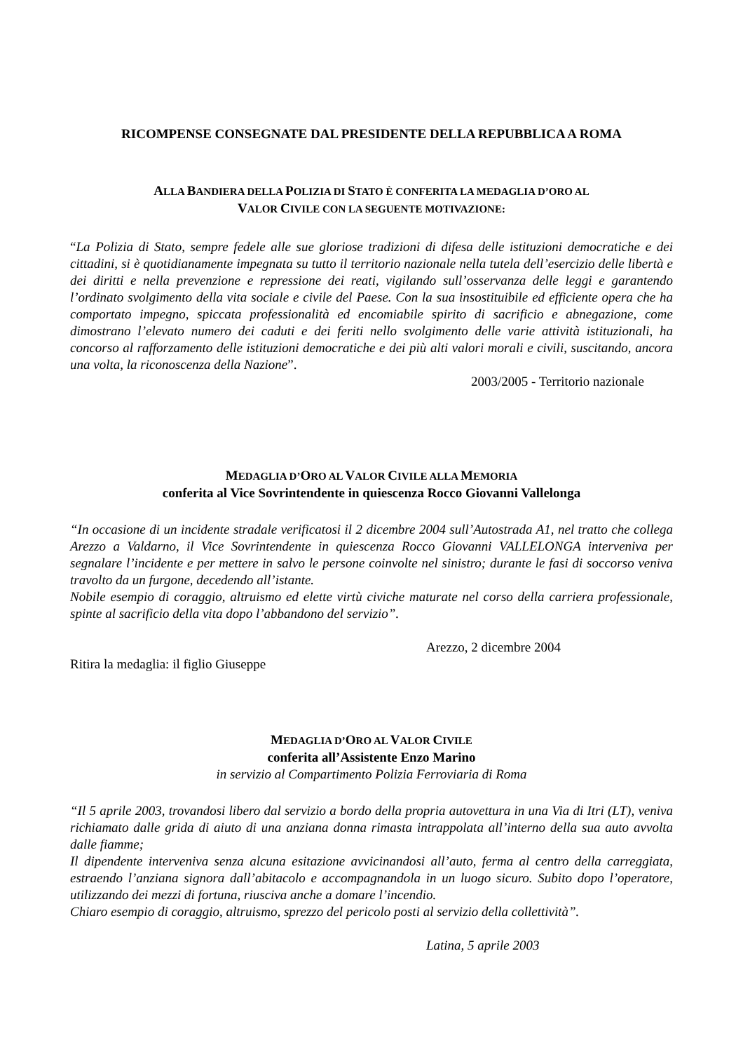RICOMPENSE CONSEGNATE DAL PRESIDENTE DELLA REPUBBLICA A ROMA
ALLA BANDIERA DELLA POLIZIA DI STATO È CONFERITA LA MEDAGLIA D’ORO AL
VALOR CIVILE CON LA SEGUENTE MOTIVAZIONE:
“La Polizia di Stato, sempre fedele alle sue gloriose tradizioni di difesa delle istituzioni democratiche e dei cittadini, si è quotidianamente impegnata su tutto il territorio nazionale nella tutela dell’esercizio delle libertà e dei diritti e nella prevenzione e repressione dei reati, vigilando sull’osservanza delle leggi e garantendo l’ordinato svolgimento della vita sociale e civile del Paese. Con la sua insostituibile ed efficiente opera che ha comportato impegno, spiccata professionalità ed encomiabile spirito di sacrificio e abnegazione, come dimostrano l’elevato numero dei caduti e dei feriti nello svolgimento delle varie attività istituzionali, ha concorso al rafforzamento delle istituzioni democratiche e dei più alti valori morali e civili, suscitando, ancora una volta, la riconoscenza della Nazione”.
2003/2005 - Territorio nazionale
MEDAGLIA D’ORO AL VALOR CIVILE ALLA MEMORIA
conferita al Vice Sovrintendente in quiescenza Rocco Giovanni Vallelonga
“In occasione di un incidente stradale verificatosi il 2 dicembre 2004 sull’Autostrada A1, nel tratto che collega Arezzo a Valdarno, il Vice Sovrintendente in quiescenza Rocco Giovanni VALLELONGA interveniva per segnalare l’incidente e per mettere in salvo le persone coinvolte nel sinistro; durante le fasi di soccorso veniva travolto da un furgone, decedendo all’istante.
Nobile esempio di coraggio, altruismo ed elette virtù civiche maturate nel corso della carriera professionale, spinte al sacrificio della vita dopo l’abbandono del servizio”.
Arezzo, 2 dicembre 2004
Ritira la medaglia: il figlio Giuseppe
MEDAGLIA D’ORO AL VALOR CIVILE
conferita all’Assistente Enzo Marino
in servizio al Compartimento Polizia Ferroviaria di Roma
“Il 5 aprile 2003, trovandosi libero dal servizio a bordo della propria autovettura in una Via di Itri (LT), veniva richiamato dalle grida di aiuto di una anziana donna rimasta intrappolata all’interno della sua auto avvolta dalle fiamme;
Il dipendente interveniva senza alcuna esitazione avvicinandosi all’auto, ferma al centro della carreggiata, estraendo l’anziana signora dall’abitacolo e accompagnandola in un luogo sicuro. Subito dopo l’operatore, utilizzando dei mezzi di fortuna, riusciva anche a domare l’incendio.
Chiaro esempio di coraggio, altruismo, sprezzo del pericolo posti al servizio della collettività”.
Latina, 5 aprile 2003